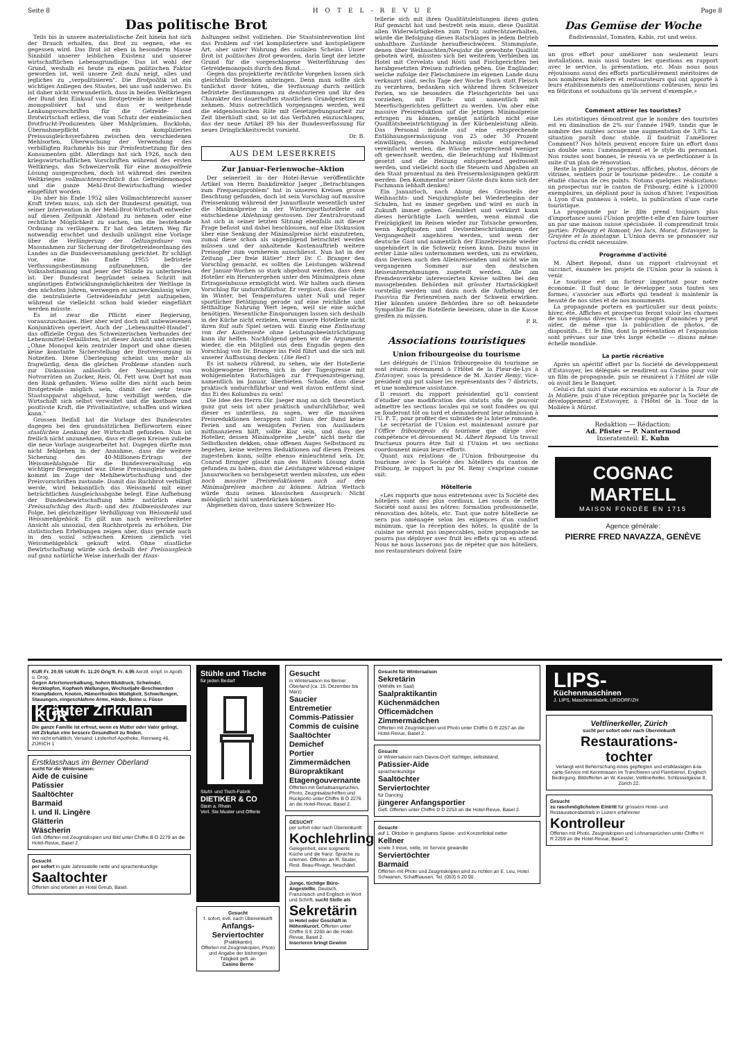Seite 8 HOTEL-REVUE Page 8
Das politische Brot
Teils bis in unsere materialistische Zeit hinein hat sich der Brauch erhalten, das Brot zu segnen, ehe es gegessen wird. Das Brot ist eben in besonderm Masse Sinnbild unserer leiblichen Existenz und unserer wirtschaftlichen Lebensgrundlage. Das ist wohl der Grund, weshalb es heute zu einem politischen Faktor geworden ist, weil unsere Zeit dazu neigt, alles und jegliches zu „verpolitisieren". Die Brotpolitik ist ein wichtiges Anliegen des Staates, bei uns und anderswo. Es ist daher nicht verwunderlich, dass in beiden Weltkriegen der Bund den Einkauf von Brotgetreide in seiner Hand monopolisiert hat und dass er weitgehende Lenkungsvorschriften für die Getreide- und Brotwirtschaft erliess, die vom Schutz der einheimischen Brotfrucht-Produzenten über Mahlprämien, Backlohn, Übernahmepflicht ein kompliziertes Preisausgleichsverfahren zwischen den verschiedenen Mehlsorten, Überwachung der Verwendung des verbilligten Ruchmehls bis zur Preisfestsetzung für den Konsumenten gibt. Allerdings hat sich 1926, nach den kriegswirtschaftlichen Vorschriften während des ersten Weltkriegs, das Schweizervolk für eine monopolfreie Lösung ausgesprochen, doch ist während des zweiten Weltkrieges vollmachtenrechtlich das Getreidemonopol und die ganze Mehl-Brot-Bewirtschaftung wieder eingeführt worden.
Da aber bis Ende 1952 alles Vollmachtenrecht ausser Kraft treten muss, sah sich der Bundesrat genötigt, von seiner Intervention in der Mehl-Brot-Wirtschaft entweder auf diesen Zeitpunkt Abstand zu nehmen oder eine rechtliche Möglichkeit zu suchen, um die bestehende Ordnung zu verlängern. Er hat den letztern Weg für notwendig erachtet und deshalb unlängst eine Vorlage über die Verlängerung der Geltungsdauer von Massnahmen zur Sicherung der Brotgetreideordnung des Landes an die Bundesversammlung gerichtet. Er schlägt vor, eine bis Ende 1955 befristete Verfassungsbestimmung aufzunehmen, die der Volksabstimmung und jener der Stände zu unterbreiten ist. Der Bundesrat begründet seinen Schritt mit ungünstigen Entwicklungsmöglichkeiten der Weltlage in den nächsten Jahren, weswegen es unzweckmässig wäre, die zentralisierte Getreideeinfuhr jetzt aufzugeben, während sie vielleicht schon bald wieder eingeführt werden müsste.
Es ist zwar die Pflicht einer Regierung, vorauszuschauen. Hier aber wird doch mit unbewiesenen Konjunktiven operiert. Auch der „Lebensmittel-Handel", das offizielle Organ des Schweizerischen Verbandes der Lebensmittel-Detaillisten, ist dieser Ansicht und schreibt: „Ohne Monopol kein zentraler Import und ohne diesen keine konstante Sicherstellung der Brotversorgung in Notzeiten. Diese Überlegung scheint uns mehr als fragwürdig, denn die gleichen Probleme standen auch zur Diskussion anlässlich der Neuanlegung von Notvorräten an Zucker, Reis, Öl, Fett usw. Dort hat man den Rank gefunden. Wieso sollte dies nicht auch beim Brotgetreide möglich sein, damit der sehr teure Staatsapparat abgebaut, bzw. verbilligt werden, die Wirtschaft sich selbst verwaltet und die kostbare und positivste Kraft, die Privatinitiative, schaffen und wirken kann."
Grossen Beifall hat die Vorlage des Bundesrates dagegen bei den grundsätzlichen Befürwortern einer staatlichen Lenkung der Wirtschaft gefunden. Nun ist freilich nicht anzunehmen, dass er diesen Kreisen zuliebe die neue Vorlage ausgearbeitet hat. Dagegen dürfte man nicht fehlgehen in der Annahme, dass die weitere Sicherung des 40-Millionen-Ertrags der Weissmehlabgabe für die Bundesverwaltung ein wichtiger Beweggrund war. Diese Preisausgleichsabgabe kommt im Zuge der Mehlbewirtschaftung und der Preisvorschriften zustande. Damit das Ruchbrot verbilligt werde, wird bekanntlich das Weissmehl mit einer beträchtlichen Ausgleichsabgabe belegt. Eine Aufhebung der Bundesbewirtschaftung hätte natürlich einen Preisaufschlag des Ruch- und des Halbweissbrotes zur Folge, bei gleichzeitiger Verbilligung von Weissmehl und Weissmehlgebäck. Es gilt nun nach weitverbreiteter Ansicht als unsozial, den Ruchbrotpreis zu erhöhen. Die statistischen Erhebungen zeigen aber, dass gerade auch in den sozial schwachen Kreisen ziemlich viel Weissmehlgebäck gekauft wird. Ohne staatliche Bewirtschaftung würde sich deshalb der Preisausgleich auf ganz natürliche Weise innerhalb der Haus-
haltungen selbst vollziehen. Die Staatsintervention löst das Problem auf viel kompliziertere und kostspieligere Art, aber unter Wahrung des sozialen Scheins. Unser Brot ist politisches Brot geworden, darin liegt der letzte Grund für die vorgeschlagene Weiterführung des Getreidemonopols durch den Bund...
Gegen das projektierte rechtliche Vorgehen lassen sich gleichfalls Bedenken anbringen. Denn man sollte sich tunlichst davor hüten, die Verfassung durch zeitlich befristete Bestimmungen zu denaturieren und ihr den Charakter des dauerhaften staatlichen Grundgesetzes zu nehmen. Muss notrechtlich vorgegangen werden, weil die eidgenössischen Räte mit Gesetzgebungsarbeit zur Zeit überhäuft sind, so ist das Verfahren einzuschlagen, das der neue Artikel 89 bis der Bundesverfassung für neues Dringlichkeitsrecht vorsieht.
Dr. B.
AUS DEM LESERKREIS
Zur Januar-Ferienwoche-Aktion
Der seinerzeit in der Hotel-Revue veröffentlichte Artikel von Herrn Bankdirektor Jaeger „Betrachtungen zum Frequenzproblem" hat in unseren Kreisen grosse Beachtung gefunden, doch ist sein Vorschlag auf massive Preissenkung während der Januarflaute wesentlich unter die Minimalpreise in der Wintersporthotellerie auf entschiedene Ablehnung gestossen. Der Zentralvorstand hat sich in seiner letzten Sitzung ebenfalls mit dieser Frage befasst und dabei beschlossen, auf eine Diskussion über eine Senkung der Minimalpreise nicht einzutreten, zumal diese schon als ungenügend betrachtet werden müssen und der anhaltende Kostenauftrieb weitere Preisopfer zum vornherein ausschliesst. Nun hat in der Zeitung „Der freie Rätier" Herr Dr. C. Branger den Vorschlag gemacht, es sollten die Leistungen während der Januar-Wochen so stark abgebaut werden, dass dem Hotelier ein Heruntergehen unter den Minimalpreis ohne Ertragseinbusse ermöglicht wird. Wir halten auch diesen Vorschlag für undurchführbar. Er vergisst, dass die Gäste im Winter, bei Temperaturen unter Null und reger sportlicher Betätigung gerade auf eine reichliche und fetthaltige Nahrung Wert legen, weil sie eine solche benötigen. Wesentliche Einsparungen lassen sich deshalb in der Küche nicht erzielen, wenn unsere Hotellerie nicht ihren Ruf aufs Spiel setzen will. Einzig eine Entlastung von der Kostenseite ohne Leistungsbeeinträchtigung kann ihr helfen. Nachfolgend geben wir die Argumente wieder, die ein Mitglied aus dem Engadin gegen den Vorschlag von Dr. Branger ins Feld führt und die sich mit unserer Auffassung decken. (Die Red.)
Es ist nahezu rührend, zu sehen, wie der Hotellerie wohlgewogene Herren sich in der Tagespresse mit wohlgemeinten Ratschlägen zur Frequenzsteigerung, namentlich im Januar, überbieten. Schade, dass diese praktisch undurchführbar und weit davon entfernt sind, das Ei des Kolumbus zu sein!
Die Idee des Herrn Dir. Jaeger mag an sich theoretisch ganz gut sein ist aber praktisch undurchführbar, weil dieser es unterliess, zu sagen, wer die massiven Preisreduktionen berappen soll! Dass der Bund keine Ferien und am wenigsten Ferien von Ausländern mitfinanzieren hilft, sollte klar sein, und dass der Hotelier, dessen Minimalpreise „heute" nicht mehr die Selbstkosten dekken, ohne offenen Auges Selbstmord zu begehen, keine weiteren Reduktionen auf diesen Preisen zugestehen kann, sollte ebenso einleuchtend sein. Dr. Conrad Branger glaubt nun des Rätsels Lösung darin gefunden zu haben, dass die Leistungen während einiger Januarwochen so herabgesetzt werden müssten, um eben noch massive Preisreduktionen auch auf den Minimalpreisen machen zu können. Adrian Wettach würde dazu seinen klassischen Ausspruch: Nicht möööglich! nicht unterdrücken können.
Abgesehen davon, dass unsere Schweizer Ho-
tellerie sich mit ihren Qualitätsleistungen ihren guten Ruf gemacht hat und bestrebt sein muss, diese Qualität allen Widerwärtigkeiten zum Trotz aufrechtzuerhalten, würde die Befolgung dieses Ratschlages in jedem Betrieb unhaltbare Zustände heraufbeschwören. Stammgäste, denen über Weihnachten/Neujahr die gewohnte Qualität geboten wird, müssten sich bei weiterem Verbleiben im Hotel mit Cervelats und Rösti und Fischgerichten bei herabgesetzten Preisen zufrieden geben. Die Engländer, welche zufolge der Fleischmisere im eigenen Lande dazu verknurrt sind, sechs Tage der Woche Fisch statt Fleisch zu verzehren, bedanken sich während ihren Schweizer Ferien, wo sie besonders die Fleischgerichte bei uns vorziehen, mit Fisch- und namentlich mit Meerfischgerichten gefüttert zu werden. Um aber eine massive Preisreduktion auf die jetzigen Minimalpreise ertragen zu können, genügt natürlich nicht eine Qualitätsbeeinträchtigung in der Küchenleistung allein. Das Personal müsste auf eine entsprechende Entlöhnungsermässigung von 25 oder 30 Prozent einwilligen, dessen Nahrung müsste entsprechend vereinfacht werden, die Wäsche entsprechend weniger oft gewechselt werden, die Beleuchtung auf Halbmast gesetzt und die Heizung entsprechend gedrosselt werden, und vielleicht noch die Steuern und Abgaben an den Staat prozentual zu den Preisermässigungen gekürzt werden. Den Kommentar seiner Gäste dazu kann sich der Fachmann lebhaft denken!
Ein Januarloch, nach Abzug des Grossteils der Weihnachts- und Neujahrsgäste bei Wiederbeginn der Schulen, hat es immer gegeben und wird es auch in Zukunft immer geben. Gemildert und verkürzt kann dieses berüchtigte Loch werden, wenn einmal die Freizügigkeit im Reisen wieder zur Tatsache geworden, wenn Kopfquoten und Devisenbeschränkungen der Vergangenheit angehören werden, und wenn der deutsche Gast und namentlich der Einzelreisende wieder ungehindert in die Schweiz reisen kann. Dazu muss in erster Linie alles unternommen werden, um zu erwirken, dass Devisen auch den Alleinreisenden und nicht wie im vergangenen Sommer nur den deutschen Reiseunternehmungen zugeteilt werden. Alle am Fremdenverkehr interessierten Kreise sollten bei den massgebenden Behörden mit grösster Hartnäckigkeit vorstellig werden und dazu noch die Aufhebung der Passvisa für Ferienreisen nach der Schweiz erwirken. Hier könnten unsere Behörden ihre so oft bekundete Sympathie für die Hotellerie beweisen, ohne in die Kasse greifen zu müssen.
P. R.
Associations touristiques
Union fribourgeoise du tourisme
Les délégués de l'Union fribourgeoise du tourisme se sont réunis récemment à l'Hôtel de la Fleur-de-Lys à Estavayer, sous la présidence de M. Xavier Remy, vice-président qui put saluer les représentants des 7 districts, et une nombreuse assistance.
Il ressort du rapport présidentiel qu'il convient d'étudier une modification des statuts afin de pouvoir admettre les sections locales qui se sont fondées ou qui se fonderont tôt ou tard et demanderont leur admission à l'U. F. T., pour profiter des subsides de la loterie romande.
Le secrétariat de l'Union est maintenant assuré par l'Office fribourgeois du tourisme que dirige avec compétence et dévouement M. Albert Repond. Un travail fructueux pourra être fait si l'Union et ses sections coordonnent mieux leurs efforts.
Quant aux relations de l'Union fribourgeoise du tourisme avec la Société des hôteliers du canton de Fribourg, le rapport lu par M. Remy s'exprime comme suit:
Hôtellerie
«Les rapports que nous entretenons avec la Société des hôteliers sont des plus cordiaux. Les soucis de cette Société sont aussi les nôtres: formation professionnelle, rénovation des hôtels, etc. Tant que notre hôtellerie ne sera pas aménagée selon les exigences d'un confort minimum, que la réception des hôtes, la qualité de la cuisine ne seront pas impeccables, notre propagande ne pourra pas déployer avec fruit les effets qu'on en attend. Nous ne nous lasserons pas de répéter que nos hôteliers, nos restaurateurs doivent faire
Das Gemüse der Woche
Endiviensalat, Tomaten, Kabis, rot und weiss.
un gros effort pour améliorer non seulement leurs installations, mais aussi toutes les questions en rapport avec le service, la présentation, etc. Mais nous nous réjouissons aussi des efforts particulièrement méritoires de nos nombreux hôteliers et restaurateurs qui ont apporté à leurs établissements des améliorations coûteuses; nous les en félicitons et souhaitons qu'ils servent d'exemple.»
Comment attirer les touristes?
Les statistiques démontrent que le nombre des touristes est en diminution de 2% sur l'année 1949, tandis que le nombre des nuitées accuse une augmentation de 3,8%. La situation paraît donc stable. Il faudrait l'améliorer. Comment? Nos hôtels peuvent encore faire un effort dans un double sens: l'aménagement et le style du personnel. Nos routes sont bonnes, le réseau va se perfectionner à la suite d'un plan de rénovation.
Reste la publicité: prospectus, affiches, photos, décors de vitrines, sentiers pour le tourisme pédestre... Le comité a étudié chacun de ces points. Notons quelques réalisations: un prospectus sur le canton de Fribourg, édité à 120000 exemplaires, un dépliant pour la saison d'hiver, l'exposition à Lyon d'un panneau à volets, la publication d'une carte touristique.
La propagande par le film prend toujours plus d'importance aussi l'Union projette-t-elle d'en faire tourner un par une maison suisse spécialisée. Il comprendrait trois parties: Fribourg et Romont; les lacs, Morat, Estavayer; la Gruyère et la montagne. L'Union devra se prononcer sur l'octroi du crédit nécessaire.
Programme d'activité
M. Albert Repond, dans un rapport clairvoyant et succinct, énumère les projets de l'Union pour la saison à venir.
Le tourisme est un facteur important pour notre économie. Il faut donc le développer sous toutes ses formes, s'associer aux efforts qui tendent à maintenir la beauté de nos sites et de nos monuments.
La propagande portera en particulier sur deux points: hiver, été. Affiches et prospectus feront valoir les charmes de nos régions diverses. Une campagne d'annonces y peut aider, de même que la publication de photos, de diapositifs... Et le film, dont la présentation et l'expansion sont prévues sur une très large échelle — disons même: échelle mondiale.
La partie récréative
Après un apéritif offert par la Société de développement d'Estavayer, les délégués se rendirent au Casino pour voir un film de propagande, puis se réunirent à l'Hôtel de ville où avait lieu le Banquet.
Celui-ci fut suivi d'une excursion en autocar à la Tour de la Molière, puis d'une réception préparée par la Société de développement d'Estavayer, à l'Hôtel de la Tour de la Molière à Mürist.
Redaktion — Rédaction:
Ad. Pfister — P. Nantermod
Inseratenteil: E. Kuhn
COGNAC MARTELL
MAISON FONDÉE EN 1715
Agence générale:
PIERRE FRED NAVAZZA, GENÈVE
KUR Fr. 20.55 ½KUR Fr. 11.20 Orig'fl. Fr. 4.95 Aerztl. empf. In Apoth. u. Drog.
Gegen Arterienverkalkung, hohen Blutdruck, Schwindel, Herzklopfen, Kopfweh Wallungen, Wechseljahr-Beschwerden Krampfadern, Knoten, Hämorrhoiden Müdigkeit, Schwellungen, Stauungen, eingeschlafene Arme, Hände, Beine u. Füsse
Kräuter Zirkulan KUR
Die ganze Familie ist erfreut, wenn es Mutter oder Vater gelingt, mit Zirkulan eine bessere Gesundheit zu finden.
Wo nicht erhältlich, Versand: Lindenhof-Apotheke, Rennweg 46, ZÜRICH 1
Erstklasshaus im Berner Oberland
sucht für die Wintersaison:
Aide de cuisine
Patissier
Saaltöchter
Barmaid
I. und II. Lingère
Glätterin
Wäscherin
Gefl. Offerten mit Zeugniskopien und Bild unter Chiffre B O 2279 an die Hotel-Revue, Basel 2.
Gesucht
per sofort in gute Jahresstelle nette und sprachenkundige
Saaltochter
Offerten sind erbeten an Hotel Greub, Basel.
Stühle und Tische
für jeden Bedarf
Stuhl- und Tisch-Fabrik
DIETIKER & CO
Stein a. Rhein
Verl. Sie Muster und Offerte
Gesucht
f. sofort, evtl. nach Übereinkunft
Anfangs-Serviertochter
(Praktikantin)
Offerten mit Zeugniskopien, Photo und Angabe der bisherigen Tätigkeit gefl. an
Casino Berne
Gesucht
in Wintersaison ins Berner Oberland (ca. 15. Dezember bis März)
Saucier
Entremetier
Commis-Patissier
Commis de cuisine
Saaltöchter
Demichef
Portier
Zimmermädchen
Büropraktikant
Etagengouvernante
Offerten mit Gehaltsansprüchen, Photo, Zeugnisabschriften und Rückporto unter Chiffre B O 2276 an die Hotel-Revue, Basel 2.
GESUCHT
per sofort oder nach Übereinkunft
Kochlehrling
Gelegenheit, eine soignierte Küche und die franz. Sprache zu erlernen. Offerten an R. Studer, Rest. Beau-Rivage, Neuchâtel.
Junge, tüchtige Büro-Angestellte, Deutsch, Französisch und Englisch in Wort und Schrift, sucht Stelle als
Sekretärin
in Hotel oder Geschäft in Höhenkurort. Offerten unter Chiffre S E 2265 an die Hotel-Revue, Basel 2.
Inserieren bringt Gewinn
Gesucht für Wintersaison
Sekretärin
(Mithilfe im Saal)
Saalpraktikantin
Küchenmädchen
Officemädchen
Zimmermädchen
Offerten mit Zeugniskopien und Photo unter Chiffre G R 2257 an die Hotel-Revue, Basel 2.
Gesucht
ür Wintersaison nach Davos-Dorf: tüchtiger, selbstständ.
Patissier-Aide
sprachenkundige
Saaltöchter
Serviertochter
für Dancing
jüngerer Anfangsportier
Gefl. Offerten unter Chiffre D D 2253 an die Hotel-Revue, Basel 2.
Gesucht
auf 1. Oktober in gangbares Speise- und Konzertlokal netter
Kellner
sowie 3 treue, nette, im Service gewandte
Serviertöchter
Barmaid
Offerten mit Photo und Zeugniskopien sind zu richten an E. Leu, Hotel Schwanen, Schaffhausen, Tel. (053) 5 20 00.
LIPS-
Küchenmaschinen
J. LIPS, Maschinenfabrik, URDORF/ZH
Veltlinerkeller, Zürich
sucht per sofort oder nach Übereinkunft
Restaurations-
tochter
Verlangt wird Beherrschung eines gepflegten und erstklassigen à-la-carte-Service mit Kenntnissen im Tranchieren und Flambieren. Englisch Bedingung. Bildofferten an W. Kessler, Veltlinerkeller, Schlüsselgasse 8, Zürich 22.
Gesucht
zu raschmöglichstem Eintritt für grössern Hotel- und Restaurationsbetrieb in Luzern erfahrener
Kontrolleur
Offerten mit Photo, Zeugniskopien und Lohnansprüchen unter Chiffre H R 2259 an die Hotel-Revue, Basel 2.